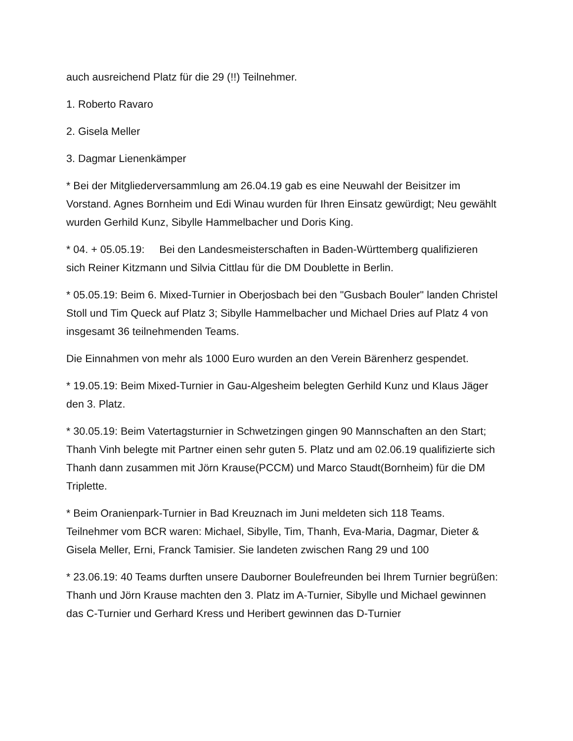auch ausreichend Platz für die 29 (!!) Teilnehmer.
1. Roberto Ravaro
2. Gisela Meller
3. Dagmar Lienenkämper
* Bei der Mitgliederversammlung am 26.04.19 gab es eine Neuwahl der Beisitzer im Vorstand. Agnes Bornheim und Edi Winau wurden für Ihren Einsatz gewürdigt; Neu gewählt wurden Gerhild Kunz, Sibylle Hammelbacher und Doris King.
* 04. + 05.05.19: Bei den Landesmeisterschaften in Baden-Württemberg qualifizieren sich Reiner Kitzmann und Silvia Cittlau für die DM Doublette in Berlin.
* 05.05.19: Beim 6. Mixed-Turnier in Oberjosbach bei den "Gusbach Bouler" landen Christel Stoll und Tim Queck auf Platz 3; Sibylle Hammelbacher und Michael Dries auf Platz 4 von insgesamt 36 teilnehmenden Teams.
Die Einnahmen von mehr als 1000 Euro wurden an den Verein Bärenherz gespendet.
* 19.05.19: Beim Mixed-Turnier in Gau-Algesheim belegten Gerhild Kunz und Klaus Jäger den 3. Platz.
* 30.05.19: Beim Vatertagsturnier in Schwetzingen gingen 90 Mannschaften an den Start; Thanh Vinh belegte mit Partner einen sehr guten 5. Platz und am 02.06.19 qualifizierte sich Thanh dann zusammen mit Jörn Krause(PCCM) und Marco Staudt(Bornheim) für die DM Triplette.
* Beim Oranienpark-Turnier in Bad Kreuznach im Juni meldeten sich 118 Teams. Teilnehmer vom BCR waren: Michael, Sibylle, Tim, Thanh, Eva-Maria, Dagmar, Dieter & Gisela Meller, Erni, Franck Tamisier. Sie landeten zwischen Rang 29 und 100
* 23.06.19: 40 Teams durften unsere Dauborner Boulefreunden bei Ihrem Turnier begrüßen: Thanh und Jörn Krause machten den 3. Platz im A-Turnier, Sibylle und Michael gewinnen das C-Turnier und Gerhard Kress und Heribert gewinnen das D-Turnier